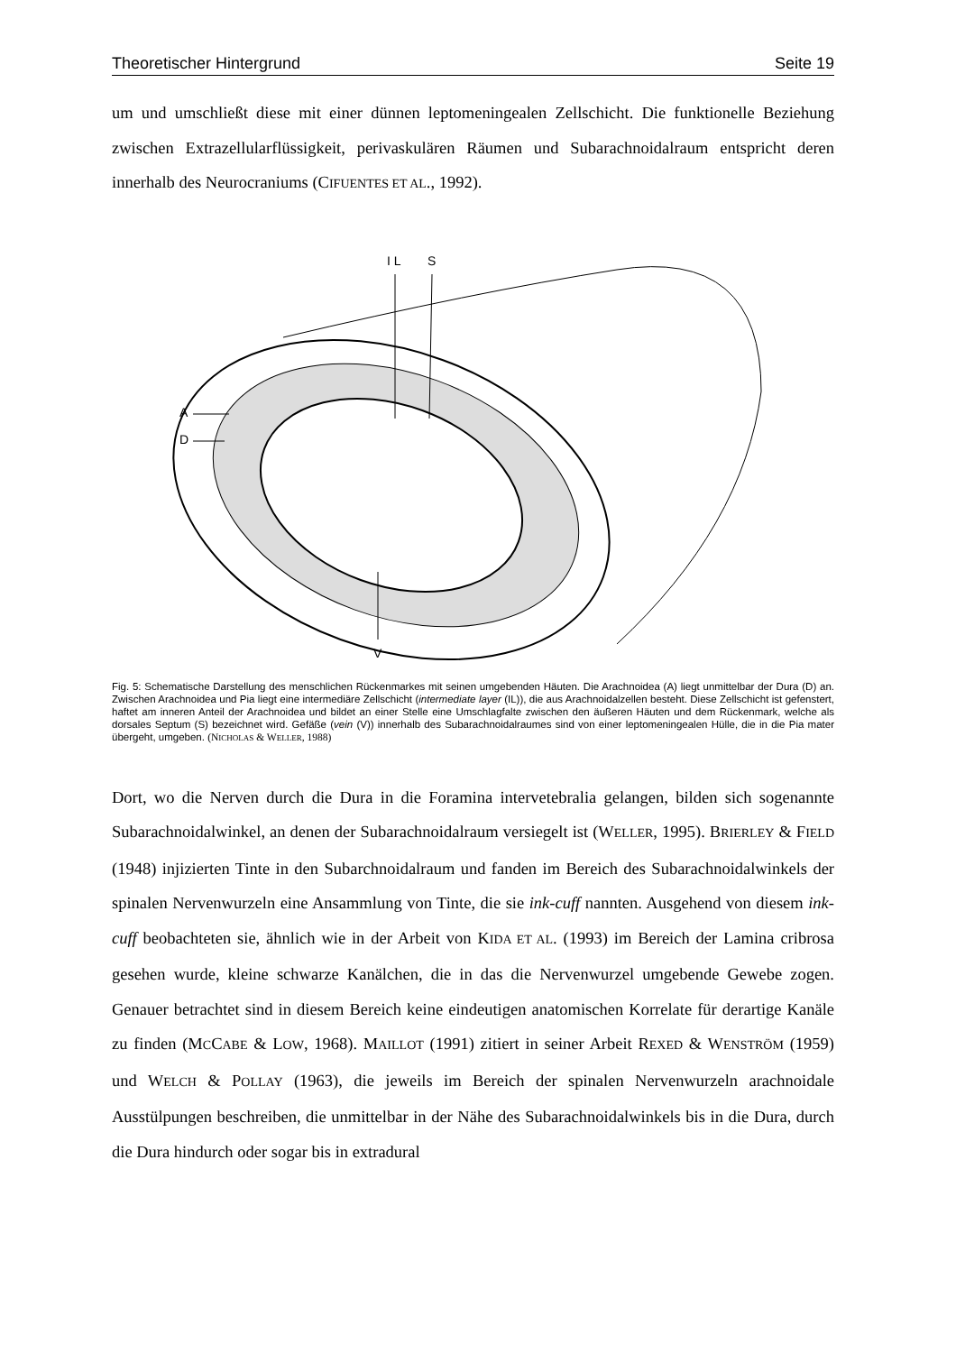Theoretischer Hintergrund Seite 19
um und umschließt diese mit einer dünnen leptomeningealen Zellschicht. Die funktionelle Beziehung zwischen Extrazellularflüssigkeit, perivaskulären Räumen und Subarachnoidalraum entspricht deren innerhalb des Neurocraniums (CIFUENTES ET AL., 1992).
I L
S
A
D
V
Fig. 5: Schematische Darstellung des menschlichen Rückenmarkes mit seinen umgebenden Häuten. Die Arachnoidea (A) liegt unmittelbar der Dura (D) an. Zwischen Arachnoidea und Pia liegt eine intermediäre Zellschicht (intermediate layer (IL)), die aus Arachnoidalzellen besteht. Diese Zellschicht ist gefenstert, haftet am inneren Anteil der Arachnoidea und bildet an einer Stelle eine Umschlagfalte zwischen den äußeren Häuten und dem Rückenmark, welche als dorsales Septum (S) bezeichnet wird. Gefäße (vein (V)) innerhalb des Subarachnoidalraumes sind von einer leptomeningealen Hülle, die in die Pia mater übergeht, umgeben. (NICHOLAS & WELLER, 1988)
Dort, wo die Nerven durch die Dura in die Foramina intervetebralia gelangen, bilden sich sogenannte Subarachnoidalwinkel, an denen der Subarachnoidalraum versiegelt ist (WELLER, 1995). BRIERLEY & FIELD (1948) injizierten Tinte in den Subarchnoidalraum und fanden im Bereich des Subarachnoidalwinkels der spinalen Nervenwurzeln eine Ansammlung von Tinte, die sie ink-cuff nannten. Ausgehend von diesem ink-cuff beobachteten sie, ähnlich wie in der Arbeit von KIDA ET AL. (1993) im Bereich der Lamina cribrosa gesehen wurde, kleine schwarze Kanälchen, die in das die Nervenwurzel umgebende Gewebe zogen. Genauer betrachtet sind in diesem Bereich keine eindeutigen anatomischen Korrelate für derartige Kanäle zu finden (MCCABE & LOW, 1968). MAILLOT (1991) zitiert in seiner Arbeit REXED & WENSTRÖM (1959) und WELCH & POLLAY (1963), die jeweils im Bereich der spinalen Nervenwurzeln arachnoidale Ausstülpungen beschreiben, die unmittelbar in der Nähe des Subarachnoidalwinkels bis in die Dura, durch die Dura hindurch oder sogar bis in extradural